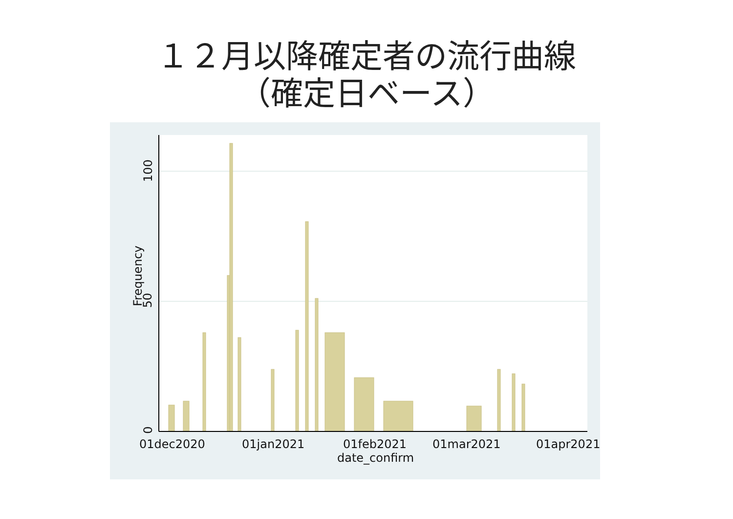１２月以降確定者の流行曲線
（確定日ベース）
0
50
100
Frequency
01dec2020 01jan2021 01feb2021 01mar2021 01apr2021
date_confirm